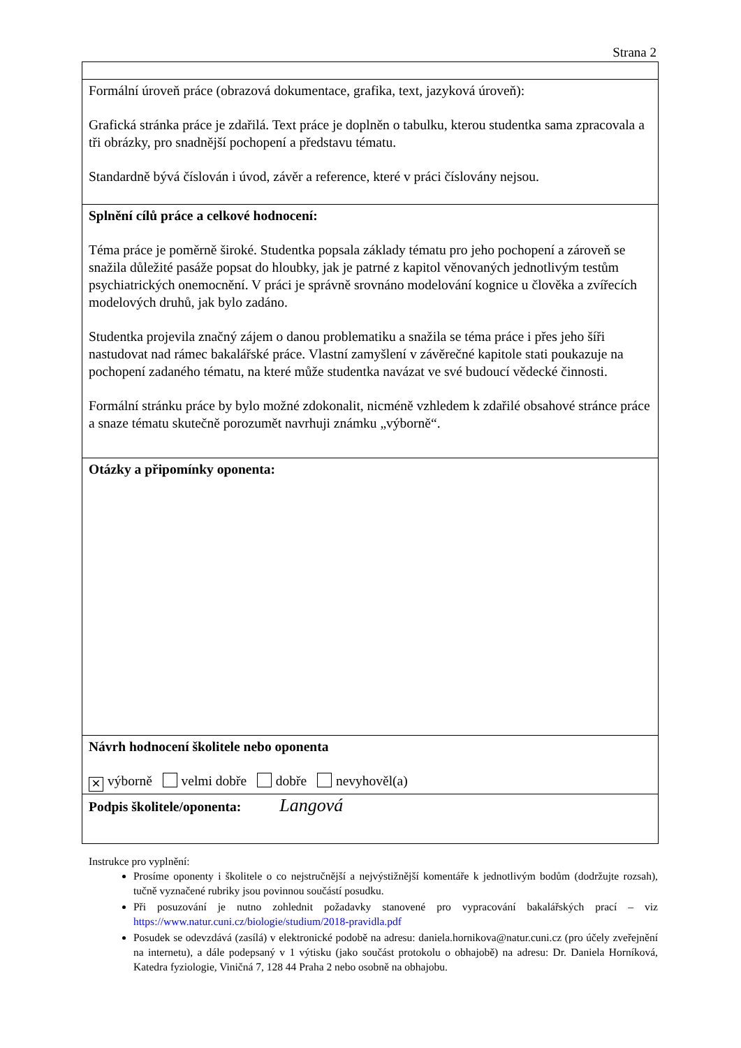Strana 2
| Formální úroveň práce (obrazová dokumentace, grafika, text, jazyková úroveň): Grafická stránka práce je zdařilá. Text práce je doplněn o tabulku, kterou studentka sama zpracovala a tři obrázky, pro snadnější pochopení a představu tématu. Standardně bývá číslován i úvod, závěr a reference, které v práci číslovány nejsou. |
| Splnění cílů práce a celkové hodnocení: Téma práce je poměrně široké. Studentka popsala základy tématu pro jeho pochopení a zároveň se snažila důležité pasáže popsat do hloubky, jak je patrné z kapitol věnovaných jednotlivým testům psychiatrických onemocnění. V práci je správně srovnáno modelování kognice u člověka a zvířecích modelových druhů, jak bylo zadáno. Studentka projevila značný zájem o danou problematiku a snažila se téma práce i přes jeho šíři nastudovat nad rámec bakalářské práce. Vlastní zamyšlení v závěrečné kapitole stati poukazuje na pochopení zadaného tématu, na které může studentka navázat ve své budoucí vědecké činnosti. Formální stránku práce by bylo možné zdokonalit, nicméně vzhledem k zdařilé obsahové stránce práce a snaze tématu skutečně porozumět navrhuji známku „výborně“. |
| Otázky a připomínky oponenta: |
| Návrh hodnocení školitele nebo oponenta ✕ výborně velmi dobře dobře nevyhověl(a) |
| Podpis školitele/oponenta: Langová |
Instrukce pro vyplnění:
Prosíme oponenty i školitele o co nejstručnější a nejvýstižnější komentáře k jednotlivým bodům (dodržujte rozsah), tučně vyznačené rubriky jsou povinnou součástí posudku.
Při posuzování je nutno zohlednit požadavky stanovené pro vypracování bakalářských prací – viz https://www.natur.cuni.cz/biologie/studium/2018-pravidla.pdf
Posudek se odevzdává (zasílá) v elektronické podobě na adresu: daniela.hornikova@natur.cuni.cz (pro účely zveřejnění na internetu), a dále podepsaný v 1 výtisku (jako součást protokolu o obhajobě) na adresu: Dr. Daniela Horníková, Katedra fyziologie, Viničná 7, 128 44 Praha 2 nebo osobně na obhajobu.